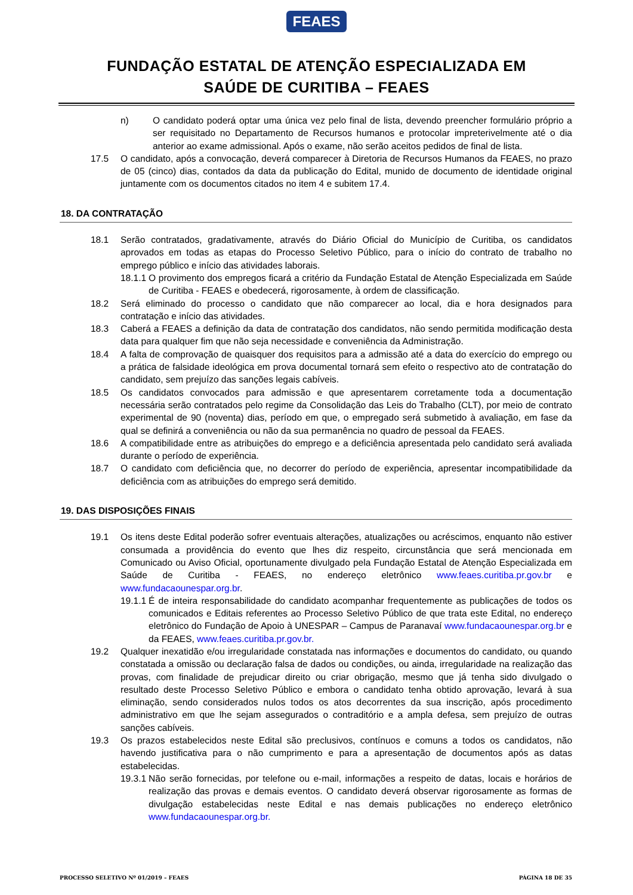FEAES
FUNDAÇÃO ESTATAL DE ATENÇÃO ESPECIALIZADA EM
SAÚDE DE CURITIBA – FEAES
n) O candidato poderá optar uma única vez pelo final de lista, devendo preencher formulário próprio a ser requisitado no Departamento de Recursos humanos e protocolar impreterivelmente até o dia anterior ao exame admissional. Após o exame, não serão aceitos pedidos de final de lista.
17.5 O candidato, após a convocação, deverá comparecer à Diretoria de Recursos Humanos da FEAES, no prazo de 05 (cinco) dias, contados da data da publicação do Edital, munido de documento de identidade original juntamente com os documentos citados no item 4 e subitem 17.4.
18. DA CONTRATAÇÃO
18.1 Serão contratados, gradativamente, através do Diário Oficial do Município de Curitiba, os candidatos aprovados em todas as etapas do Processo Seletivo Público, para o início do contrato de trabalho no emprego público e início das atividades laborais.
18.1.1 O provimento dos empregos ficará a critério da Fundação Estatal de Atenção Especializada em Saúde de Curitiba - FEAES e obedecerá, rigorosamente, à ordem de classificação.
18.2 Será eliminado do processo o candidato que não comparecer ao local, dia e hora designados para contratação e início das atividades.
18.3 Caberá a FEAES a definição da data de contratação dos candidatos, não sendo permitida modificação desta data para qualquer fim que não seja necessidade e conveniência da Administração.
18.4 A falta de comprovação de quaisquer dos requisitos para a admissão até a data do exercício do emprego ou a prática de falsidade ideológica em prova documental tornará sem efeito o respectivo ato de contratação do candidato, sem prejuízo das sanções legais cabíveis.
18.5 Os candidatos convocados para admissão e que apresentarem corretamente toda a documentação necessária serão contratados pelo regime da Consolidação das Leis do Trabalho (CLT), por meio de contrato experimental de 90 (noventa) dias, período em que, o empregado será submetido à avaliação, em fase da qual se definirá a conveniência ou não da sua permanência no quadro de pessoal da FEAES.
18.6 A compatibilidade entre as atribuições do emprego e a deficiência apresentada pelo candidato será avaliada durante o período de experiência.
18.7 O candidato com deficiência que, no decorrer do período de experiência, apresentar incompatibilidade da deficiência com as atribuições do emprego será demitido.
19. DAS DISPOSIÇÕES FINAIS
19.1 Os itens deste Edital poderão sofrer eventuais alterações, atualizações ou acréscimos, enquanto não estiver consumada a providência do evento que lhes diz respeito, circunstância que será mencionada em Comunicado ou Aviso Oficial, oportunamente divulgado pela Fundação Estatal de Atenção Especializada em Saúde de Curitiba - FEAES, no endereço eletrônico www.feaes.curitiba.pr.gov.br e www.fundacaounespar.org.br.
19.1.1 É de inteira responsabilidade do candidato acompanhar frequentemente as publicações de todos os comunicados e Editais referentes ao Processo Seletivo Público de que trata este Edital, no endereço eletrônico do Fundação de Apoio à UNESPAR – Campus de Paranavaí www.fundacaounespar.org.br e da FEAES, www.feaes.curitiba.pr.gov.br.
19.2 Qualquer inexatidão e/ou irregularidade constatada nas informações e documentos do candidato, ou quando constatada a omissão ou declaração falsa de dados ou condições, ou ainda, irregularidade na realização das provas, com finalidade de prejudicar direito ou criar obrigação, mesmo que já tenha sido divulgado o resultado deste Processo Seletivo Público e embora o candidato tenha obtido aprovação, levará à sua eliminação, sendo considerados nulos todos os atos decorrentes da sua inscrição, após procedimento administrativo em que lhe sejam assegurados o contraditório e a ampla defesa, sem prejuízo de outras sanções cabíveis.
19.3 Os prazos estabelecidos neste Edital são preclusivos, contínuos e comuns a todos os candidatos, não havendo justificativa para o não cumprimento e para a apresentação de documentos após as datas estabelecidas.
19.3.1 Não serão fornecidas, por telefone ou e-mail, informações a respeito de datas, locais e horários de realização das provas e demais eventos. O candidato deverá observar rigorosamente as formas de divulgação estabelecidas neste Edital e nas demais publicações no endereço eletrônico www.fundacaounespar.org.br.
PROCESSO SELETIVO Nº 01/2019 – FEAES PÁGINA 18 DE 35